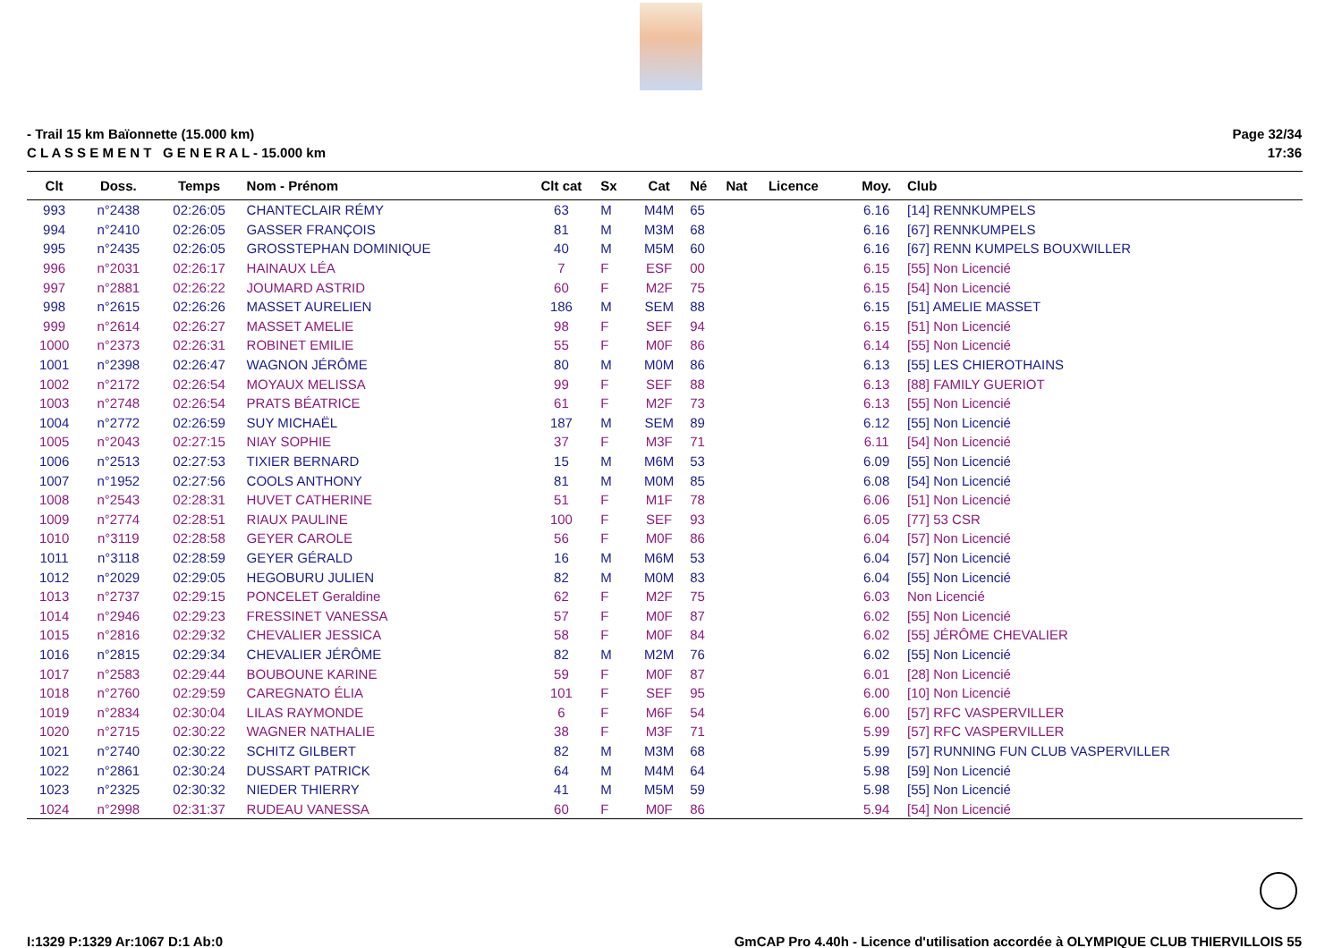- Trail 15 km Baïonnette (15.000 km)
C L A S S E M E N T G E N E R A L - 15.000 km
Page 32/34
17:36
| Clt | Doss. | Temps | Nom - Prénom | Clt cat | Sx | Cat | Né | Nat | Licence | Moy. | Club |
| --- | --- | --- | --- | --- | --- | --- | --- | --- | --- | --- | --- |
| 993 | n°2438 | 02:26:05 | CHANTECLAIR RÉMY | 63 | M | M4M | 65 | | | 6.16 | [14] RENNKUMPELS |
| 994 | n°2410 | 02:26:05 | GASSER FRANÇOIS | 81 | M | M3M | 68 | | | 6.16 | [67] RENNKUMPELS |
| 995 | n°2435 | 02:26:05 | GROSSTEPHAN DOMINIQUE | 40 | M | M5M | 60 | | | 6.16 | [67] RENN KUMPELS BOUXWILLER |
| 996 | n°2031 | 02:26:17 | HAINAUX LÉA | 7 | F | ESF | 00 | | | 6.15 | [55] Non Licencié |
| 997 | n°2881 | 02:26:22 | JOUMARD ASTRID | 60 | F | M2F | 75 | | | 6.15 | [54] Non Licencié |
| 998 | n°2615 | 02:26:26 | MASSET AURELIEN | 186 | M | SEM | 88 | | | 6.15 | [51] AMELIE MASSET |
| 999 | n°2614 | 02:26:27 | MASSET AMELIE | 98 | F | SEF | 94 | | | 6.15 | [51] Non Licencié |
| 1000 | n°2373 | 02:26:31 | ROBINET EMILIE | 55 | F | M0F | 86 | | | 6.14 | [55] Non Licencié |
| 1001 | n°2398 | 02:26:47 | WAGNON JÉRÔME | 80 | M | M0M | 86 | | | 6.13 | [55] LES CHIEROTHAINS |
| 1002 | n°2172 | 02:26:54 | MOYAUX MELISSA | 99 | F | SEF | 88 | | | 6.13 | [88] FAMILY GUERIOT |
| 1003 | n°2748 | 02:26:54 | PRATS BÉATRICE | 61 | F | M2F | 73 | | | 6.13 | [55] Non Licencié |
| 1004 | n°2772 | 02:26:59 | SUY MICHAËL | 187 | M | SEM | 89 | | | 6.12 | [55] Non Licencié |
| 1005 | n°2043 | 02:27:15 | NIAY SOPHIE | 37 | F | M3F | 71 | | | 6.11 | [54] Non Licencié |
| 1006 | n°2513 | 02:27:53 | TIXIER BERNARD | 15 | M | M6M | 53 | | | 6.09 | [55] Non Licencié |
| 1007 | n°1952 | 02:27:56 | COOLS ANTHONY | 81 | M | M0M | 85 | | | 6.08 | [54] Non Licencié |
| 1008 | n°2543 | 02:28:31 | HUVET CATHERINE | 51 | F | M1F | 78 | | | 6.06 | [51] Non Licencié |
| 1009 | n°2774 | 02:28:51 | RIAUX PAULINE | 100 | F | SEF | 93 | | | 6.05 | [77] 53 CSR |
| 1010 | n°3119 | 02:28:58 | GEYER CAROLE | 56 | F | M0F | 86 | | | 6.04 | [57] Non Licencié |
| 1011 | n°3118 | 02:28:59 | GEYER GÉRALD | 16 | M | M6M | 53 | | | 6.04 | [57] Non Licencié |
| 1012 | n°2029 | 02:29:05 | HEGOBURU JULIEN | 82 | M | M0M | 83 | | | 6.04 | [55] Non Licencié |
| 1013 | n°2737 | 02:29:15 | PONCELET Geraldine | 62 | F | M2F | 75 | | | 6.03 | Non Licencié |
| 1014 | n°2946 | 02:29:23 | FRESSINET VANESSA | 57 | F | M0F | 87 | | | 6.02 | [55] Non Licencié |
| 1015 | n°2816 | 02:29:32 | CHEVALIER JESSICA | 58 | F | M0F | 84 | | | 6.02 | [55] JÉRÔME CHEVALIER |
| 1016 | n°2815 | 02:29:34 | CHEVALIER JÉRÔME | 82 | M | M2M | 76 | | | 6.02 | [55] Non Licencié |
| 1017 | n°2583 | 02:29:44 | BOUBOUNE KARINE | 59 | F | M0F | 87 | | | 6.01 | [28] Non Licencié |
| 1018 | n°2760 | 02:29:59 | CAREGNATO ÉLIA | 101 | F | SEF | 95 | | | 6.00 | [10] Non Licencié |
| 1019 | n°2834 | 02:30:04 | LILAS RAYMONDE | 6 | F | M6F | 54 | | | 6.00 | [57] RFC VASPERVILLER |
| 1020 | n°2715 | 02:30:22 | WAGNER NATHALIE | 38 | F | M3F | 71 | | | 5.99 | [57] RFC VASPERVILLER |
| 1021 | n°2740 | 02:30:22 | SCHITZ GILBERT | 82 | M | M3M | 68 | | | 5.99 | [57] RUNNING FUN CLUB VASPERVILLER |
| 1022 | n°2861 | 02:30:24 | DUSSART PATRICK | 64 | M | M4M | 64 | | | 5.98 | [59] Non Licencié |
| 1023 | n°2325 | 02:30:32 | NIEDER THIERRY | 41 | M | M5M | 59 | | | 5.98 | [55] Non Licencié |
| 1024 | n°2998 | 02:31:37 | RUDEAU VANESSA | 60 | F | M0F | 86 | | | 5.94 | [54] Non Licencié |
I:1329 P:1329 Ar:1067 D:1 Ab:0 GmCAP Pro 4.40h - Licence d'utilisation accordée à OLYMPIQUE CLUB THIERVILLOIS 55